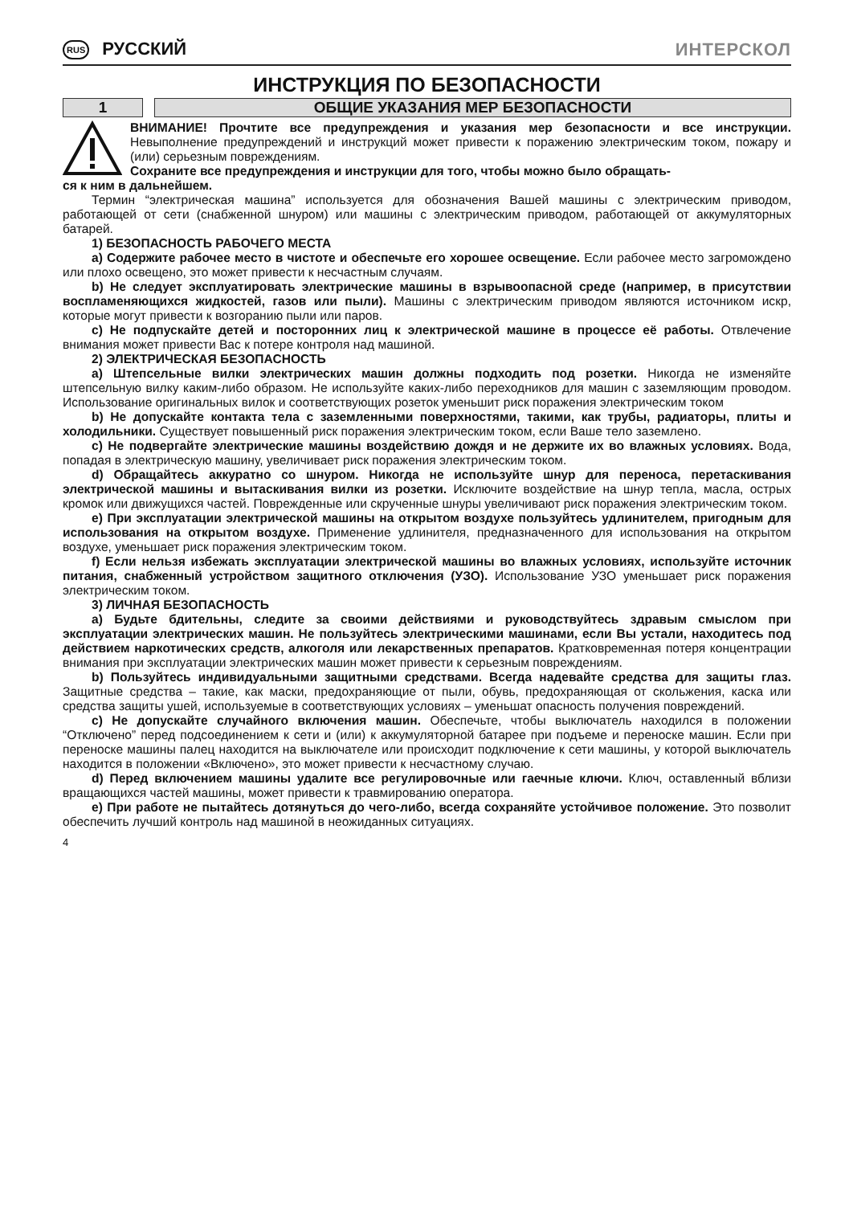RUS РУССКИЙ ИНТЕРСКОЛ
ИНСТРУКЦИЯ ПО БЕЗОПАСНОСТИ
1 ОБЩИЕ УКАЗАНИЯ МЕР БЕЗОПАСНОСТИ
ВНИМАНИЕ! Прочтите все предупреждения и указания мер безопасности и все инструкции. Невыполнение предупреждений и инструкций может привести к поражению электрическим током, пожару и (или) серьезным повреждениям.
Сохраните все предупреждения и инструкции для того, чтобы можно было обращать-
ся к ним в дальнейшем.
Термин “электрическая машина” используется для обозначения Вашей машины с электрическим приводом, работающей от сети (снабженной шнуром) или машины с электрическим приводом, работающей от аккумуляторных батарей.
1) БЕЗОПАСНОСТЬ РАБОЧЕГО МЕСТА
a) Содержите рабочее место в чистоте и обеспечьте его хорошее освещение. Если рабочее место загромождено или плохо освещено, это может привести к несчастным случаям.
b) Не следует эксплуатировать электрические машины в взрывоопасной среде (например, в присутствии воспламеняющихся жидкостей, газов или пыли). Машины с электрическим приводом являются источником искр, которые могут привести к возгоранию пыли или паров.
c) Не подпускайте детей и посторонних лиц к электрической машине в процессе её работы. Отвлечение внимания может привести Вас к потере контроля над машиной.
2) ЭЛЕКТРИЧЕСКАЯ БЕЗОПАСНОСТЬ
a) Штепсельные вилки электрических машин должны подходить под розетки. Никогда не изменяйте штепсельную вилку каким-либо образом. Не используйте каких-либо переходников для машин с заземляющим проводом. Использование оригинальных вилок и соответствующих розеток уменьшит риск поражения электрическим током
b) Не допускайте контакта тела с заземленными поверхностями, такими, как трубы, радиаторы, плиты и холодильники. Существует повышенный риск поражения электрическим током, если Ваше тело заземлено.
c) Не подвергайте электрические машины воздействию дождя и не держите их во влажных условиях. Вода, попадая в электрическую машину, увеличивает риск поражения электрическим током.
d) Обращайтесь аккуратно со шнуром. Никогда не используйте шнур для переноса, перетаскивания электрической машины и вытаскивания вилки из розетки. Исключите воздействие на шнур тепла, масла, острых кромок или движущихся частей. Поврежденные или скрученные шнуры увеличивают риск поражения электрическим током.
e) При эксплуатации электрической машины на открытом воздухе пользуйтесь удлинителем, пригодным для использования на открытом воздухе. Применение удлинителя, предназначенного для использования на открытом воздухе, уменьшает риск поражения электрическим током.
f) Если нельзя избежать эксплуатации электрической машины во влажных условиях, используйте источник питания, снабженный устройством защитного отключения (УЗО). Использование УЗО уменьшает риск поражения электрическим током.
3) ЛИЧНАЯ БЕЗОПАСНОСТЬ
a) Будьте бдительны, следите за своими действиями и руководствуйтесь здравым смыслом при эксплуатации электрических машин. Не пользуйтесь электрическими машинами, если Вы устали, находитесь под действием наркотических средств, алкоголя или лекарственных препаратов. Кратковременная потеря концентрации внимания при эксплуатации электрических машин может привести к серьезным повреждениям.
b) Пользуйтесь индивидуальными защитными средствами. Всегда надевайте средства для защиты глаз. Защитные средства – такие, как маски, предохраняющие от пыли, обувь, предохраняющая от скольжения, каска или средства защиты ушей, используемые в соответствующих условиях – уменьшат опасность получения повреждений.
c) Не допускайте случайного включения машин. Обеспечьте, чтобы выключатель находился в положении “Отключено” перед подсоединением к сети и (или) к аккумуляторной батарее при подъеме и переноске машин. Если при переноске машины палец находится на выключателе или происходит подключение к сети машины, у которой выключатель находится в положении «Включено», это может привести к несчастному случаю.
d) Перед включением машины удалите все регулировочные или гаечные ключи. Ключ, оставленный вблизи вращающихся частей машины, может привести к травмированию оператора.
e) При работе не пытайтесь дотянуться до чего-либо, всегда сохраняйте устойчивое положение. Это позволит обеспечить лучший контроль над машиной в неожиданных ситуациях.
4